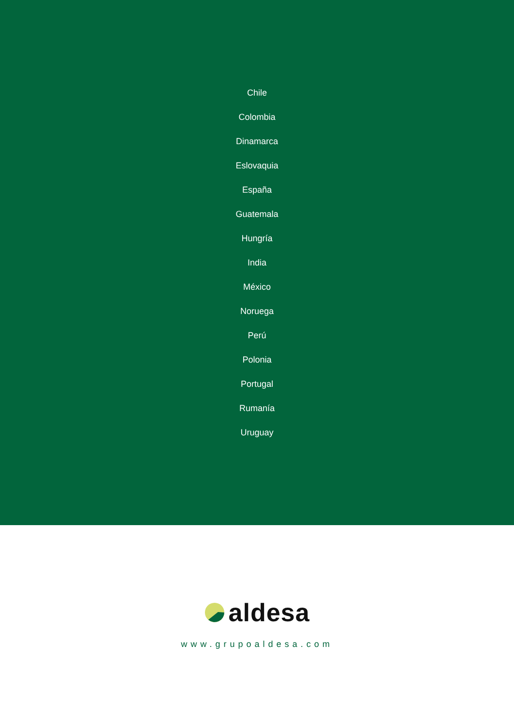Chile
Colombia
Dinamarca
Eslovaquia
España
Guatemala
Hungría
India
México
Noruega
Perú
Polonia
Portugal
Rumanía
Uruguay
aldesa
www.grupoaldesa.com